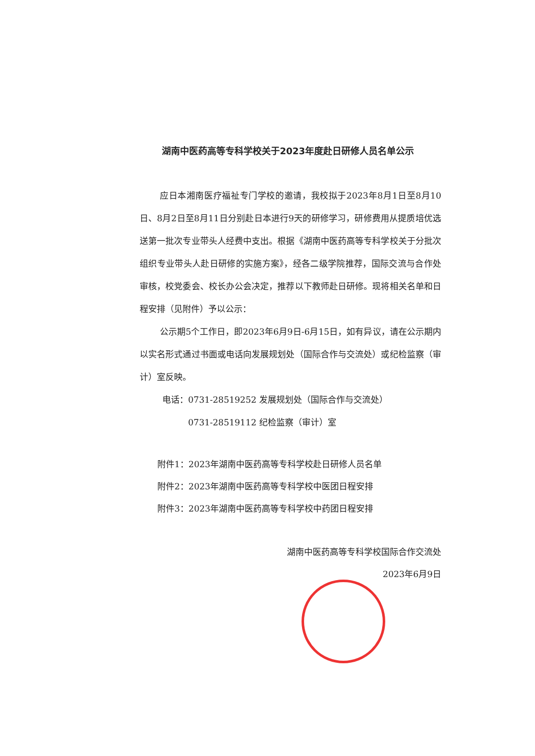湖南中医药高等专科学校关于2023年度赴日研修人员名单公示
应日本湘南医疗福祉专门学校的邀请，我校拟于2023年8月1日至8月10日、8月2日至8月11日分别赴日本进行9天的研修学习，研修费用从提质培优选送第一批次专业带头人经费中支出。根据《湖南中医药高等专科学校关于分批次组织专业带头人赴日研修的实施方案》，经各二级学院推荐，国际交流与合作处审核，校党委会、校长办公会决定，推荐以下教师赴日研修。现将相关名单和日程安排（见附件）予以公示：
公示期5个工作日，即2023年6月9日-6月15日，如有异议，请在公示期内以实名形式通过书面或电话向发展规划处（国际合作与交流处）或纪检监察（审计）室反映。
电话：0731-28519252 发展规划处（国际合作与交流处）
0731-28519112 纪检监察（审计）室
附件1：2023年湖南中医药高等专科学校赴日研修人员名单
附件2：2023年湖南中医药高等专科学校中医团日程安排
附件3：2023年湖南中医药高等专科学校中药团日程安排
湖南中医药高等专科学校国际合作交流处
2023年6月9日